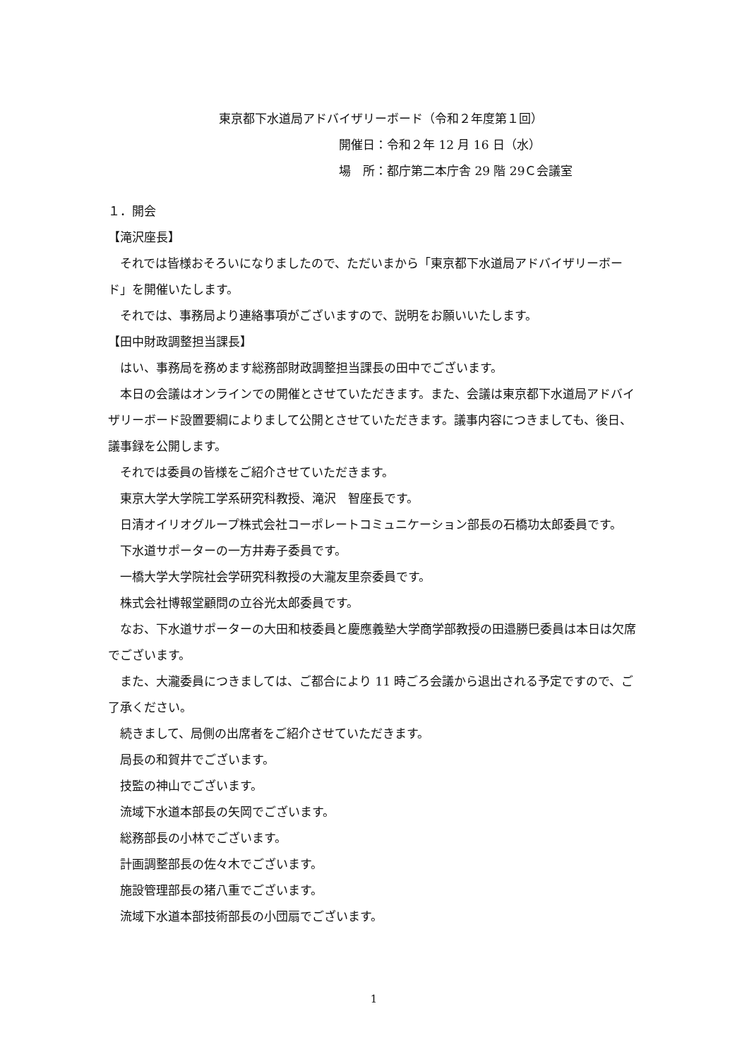東京都下水道局アドバイザリーボード（令和２年度第１回）
開催日：令和２年 12 月 16 日（水）
場　所：都庁第二本庁舎 29 階 29Ｃ会議室
１．開会
【滝沢座長】
それでは皆様おそろいになりましたので、ただいまから「東京都下水道局アドバイザリーボード」を開催いたします。
それでは、事務局より連絡事項がございますので、説明をお願いいたします。
【田中財政調整担当課長】
はい、事務局を務めます総務部財政調整担当課長の田中でございます。
本日の会議はオンラインでの開催とさせていただきます。また、会議は東京都下水道局アドバイザリーボード設置要綱によりまして公開とさせていただきます。議事内容につきましても、後日、議事録を公開します。
それでは委員の皆様をご紹介させていただきます。
東京大学大学院工学系研究科教授、滝沢　智座長です。
日清オイリオグループ株式会社コーポレートコミュニケーション部長の石橋功太郎委員です。
下水道サポーターの一方井寿子委員です。
一橋大学大学院社会学研究科教授の大瀧友里奈委員です。
株式会社博報堂顧問の立谷光太郎委員です。
なお、下水道サポーターの大田和枝委員と慶應義塾大学商学部教授の田邉勝巳委員は本日は欠席でございます。
また、大瀧委員につきましては、ご都合により 11 時ごろ会議から退出される予定ですので、ご了承ください。
続きまして、局側の出席者をご紹介させていただきます。
局長の和賀井でございます。
技監の神山でございます。
流域下水道本部長の矢岡でございます。
総務部長の小林でございます。
計画調整部長の佐々木でございます。
施設管理部長の猪八重でございます。
流域下水道本部技術部長の小団扇でございます。
1